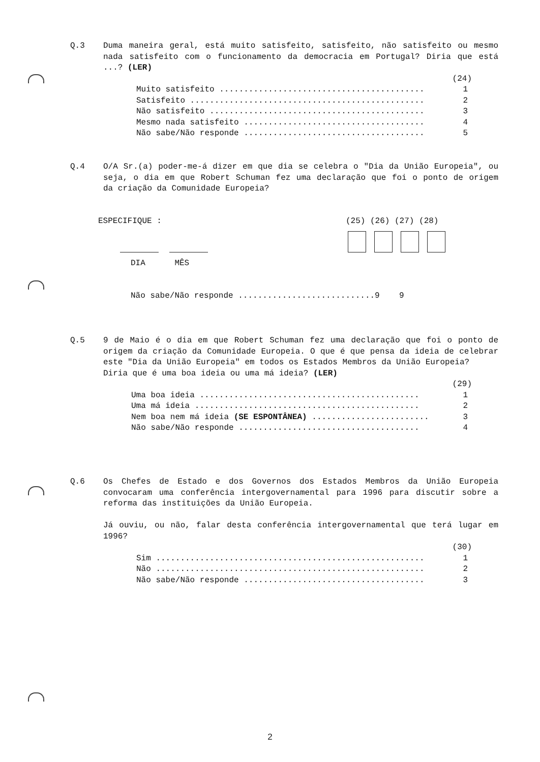Q.3
Duma maneira geral, está muito satisfeito, satisfeito, não satisfeito ou mesmo nada satisfeito com o funcionamento da democracia em Portugal? Diria que está ...? (LER)
(24)
Muito satisfeito .......................................... 1
Satisfeito ................................................ 2
Não satisfeito ............................................ 3
Mesmo nada satisfeito ..................................... 4
Não sabe/Não responde ..................................... 5
Q.4
O/A Sr.(a) poder-me-á dizer em que dia se celebra o "Dia da União Europeia", ou seja, o dia em que Robert Schuman fez uma declaração que foi o ponto de origem da criação da Comunidade Europeia?
ESPECIFIQUE : (25) (26) (27) (28)
DIA MÊS
Não sabe/Não responde ............................9 9
Q.5
9 de Maio é o dia em que Robert Schuman fez uma declaração que foi o ponto de origem da criação da Comunidade Europeia. O que é que pensa da ideia de celebrar este "Dia da União Europeia" em todos os Estados Membros da União Europeia?
Diria que é uma boa ideia ou uma má ideia? (LER)
(29)
Uma boa ideia ............................................. 1
Uma má ideia .............................................. 2
Nem boa nem má ideia (SE ESPONTÂNEA) ........................ 3
Não sabe/Não responde ..................................... 4
Q.6
Os Chefes de Estado e dos Governos dos Estados Membros da União Europeia convocaram uma conferência intergovernamental para 1996 para discutir sobre a reforma das instituições da União Europeia.
Já ouviu, ou não, falar desta conferência intergovernamental que terá lugar em 1996?
(30)
Sim ....................................................... 1
Não ....................................................... 2
Não sabe/Não responde ..................................... 3
2